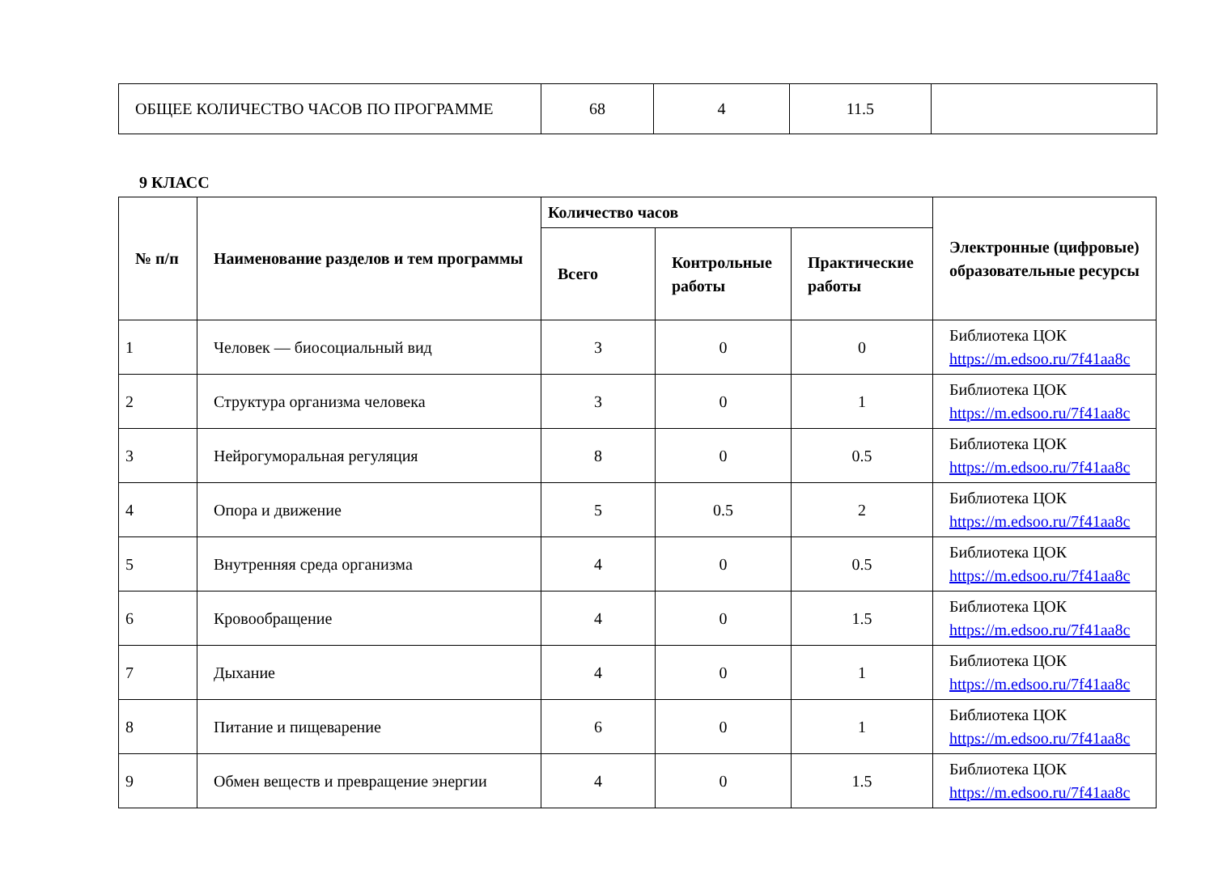| ОБЩЕЕ КОЛИЧЕСТВО ЧАСОВ ПО ПРОГРАММЕ | 68 | 4 | 11.5 | |
9 КЛАСС
| № п/п | Наименование разделов и тем программы | Количество часов | | | Электронные (цифровые) образовательные ресурсы |
| --- | --- | --- | --- | --- | --- |
| | | Всего | Контрольные работы | Практические работы | |
| 1 | Человек — биосоциальный вид | 3 | 0 | 0 | Библиотека ЦОК https://m.edsoo.ru/7f41aa8c |
| 2 | Структура организма человека | 3 | 0 | 1 | Библиотека ЦОК https://m.edsoo.ru/7f41aa8c |
| 3 | Нейрогуморальная регуляция | 8 | 0 | 0.5 | Библиотека ЦОК https://m.edsoo.ru/7f41aa8c |
| 4 | Опора и движение | 5 | 0.5 | 2 | Библиотека ЦОК https://m.edsoo.ru/7f41aa8c |
| 5 | Внутренняя среда организма | 4 | 0 | 0.5 | Библиотека ЦОК https://m.edsoo.ru/7f41aa8c |
| 6 | Кровообращение | 4 | 0 | 1.5 | Библиотека ЦОК https://m.edsoo.ru/7f41aa8c |
| 7 | Дыхание | 4 | 0 | 1 | Библиотека ЦОК https://m.edsoo.ru/7f41aa8c |
| 8 | Питание и пищеварение | 6 | 0 | 1 | Библиотека ЦОК https://m.edsoo.ru/7f41aa8c |
| 9 | Обмен веществ и превращение энергии | 4 | 0 | 1.5 | Библиотека ЦОК https://m.edsoo.ru/7f41aa8c |